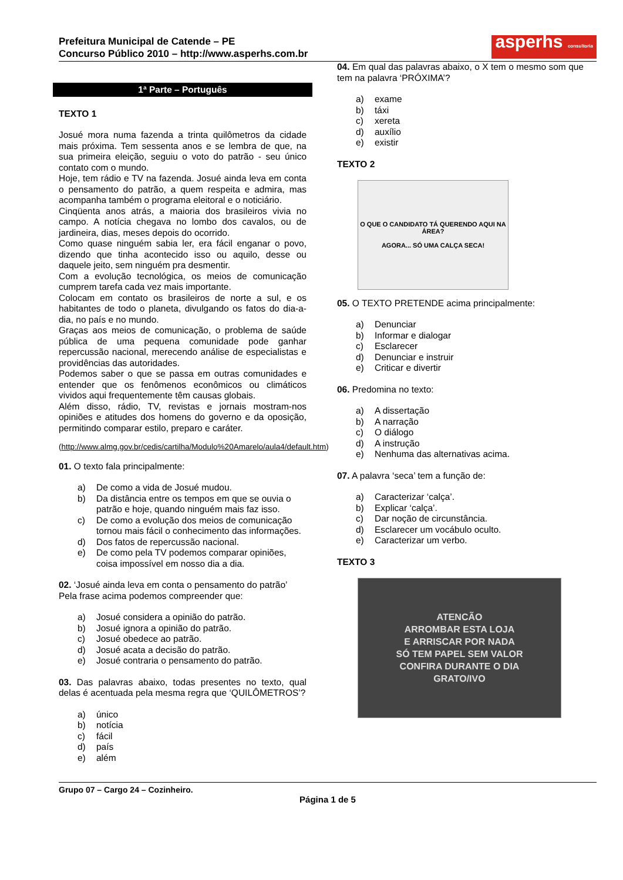Prefeitura Municipal de Catende – PE
Concurso Público 2010 – http://www.asperhs.com.br
asperhs consultoria
1ª Parte – Português
TEXTO 1
Josué mora numa fazenda a trinta quilômetros da cidade mais próxima. Tem sessenta anos e se lembra de que, na sua primeira eleição, seguiu o voto do patrão - seu único contato com o mundo.
Hoje, tem rádio e TV na fazenda. Josué ainda leva em conta o pensamento do patrão, a quem respeita e admira, mas acompanha também o programa eleitoral e o noticiário.
Cinqüenta anos atrás, a maioria dos brasileiros vivia no campo. A notícia chegava no lombo dos cavalos, ou de jardineira, dias, meses depois do ocorrido.
Como quase ninguém sabia ler, era fácil enganar o povo, dizendo que tinha acontecido isso ou aquilo, desse ou daquele jeito, sem ninguém pra desmentir.
Com a evolução tecnológica, os meios de comunicação cumprem tarefa cada vez mais importante.
Colocam em contato os brasileiros de norte a sul, e os habitantes de todo o planeta, divulgando os fatos do dia-a-dia, no país e no mundo.
Graças aos meios de comunicação, o problema de saúde pública de uma pequena comunidade pode ganhar repercussão nacional, merecendo análise de especialistas e providências das autoridades.
Podemos saber o que se passa em outras comunidades e entender que os fenômenos econômicos ou climáticos vividos aqui frequentemente têm causas globais.
Além disso, rádio, TV, revistas e jornais mostram-nos opiniões e atitudes dos homens do governo e da oposição, permitindo comparar estilo, preparo e caráter.
(http://www.almg.gov.br/cedis/cartilha/Modulo%20Amarelo/aula4/default.htm)
01. O texto fala principalmente:
a) De como a vida de Josué mudou.
b) Da distância entre os tempos em que se ouvia o patrão e hoje, quando ninguém mais faz isso.
c) De como a evolução dos meios de comunicação tornou mais fácil o conhecimento das informações.
d) Dos fatos de repercussão nacional.
e) De como pela TV podemos comparar opiniões, coisa impossível em nosso dia a dia.
02. ‘Josué ainda leva em conta o pensamento do patrão’
Pela frase acima podemos compreender que:
a) Josué considera a opinião do patrão.
b) Josué ignora a opinião do patrão.
c) Josué obedece ao patrão.
d) Josué acata a decisão do patrão.
e) Josué contraria o pensamento do patrão.
03. Das palavras abaixo, todas presentes no texto, qual delas é acentuada pela mesma regra que ‘QUILÔMETROS’?
a) único
b) notícia
c) fácil
d) país
e) além
04. Em qual das palavras abaixo, o X tem o mesmo som que tem na palavra ‘PRÓXIMA’?
a) exame
b) táxi
c) xereta
d) auxílio
e) existir
TEXTO 2
O QUE O CANDIDATO TÁ QUERENDO AQUI NA ÁREA?
AGORA... SÓ UMA CALÇA SECA!
05. O TEXTO PRETENDE acima principalmente:
a) Denunciar
b) Informar e dialogar
c) Esclarecer
d) Denunciar e instruir
e) Criticar e divertir
06. Predomina no texto:
a) A dissertação
b) A narração
c) O diálogo
d) A instrução
e) Nenhuma das alternativas acima.
07. A palavra ‘seca’ tem a função de:
a) Caracterizar ‘calça’.
b) Explicar ‘calça’.
c) Dar noção de circunstância.
d) Esclarecer um vocábulo oculto.
e) Caracterizar um verbo.
TEXTO 3
ATENCÃO
ARROMBAR ESTA LOJA
E ARRISCAR POR NADA
SÓ TEM PAPEL SEM VALOR
CONFIRA DURANTE O DIA
GRATO/IVO
Grupo 07 – Cargo 24 – Cozinheiro.
Página 1 de 5